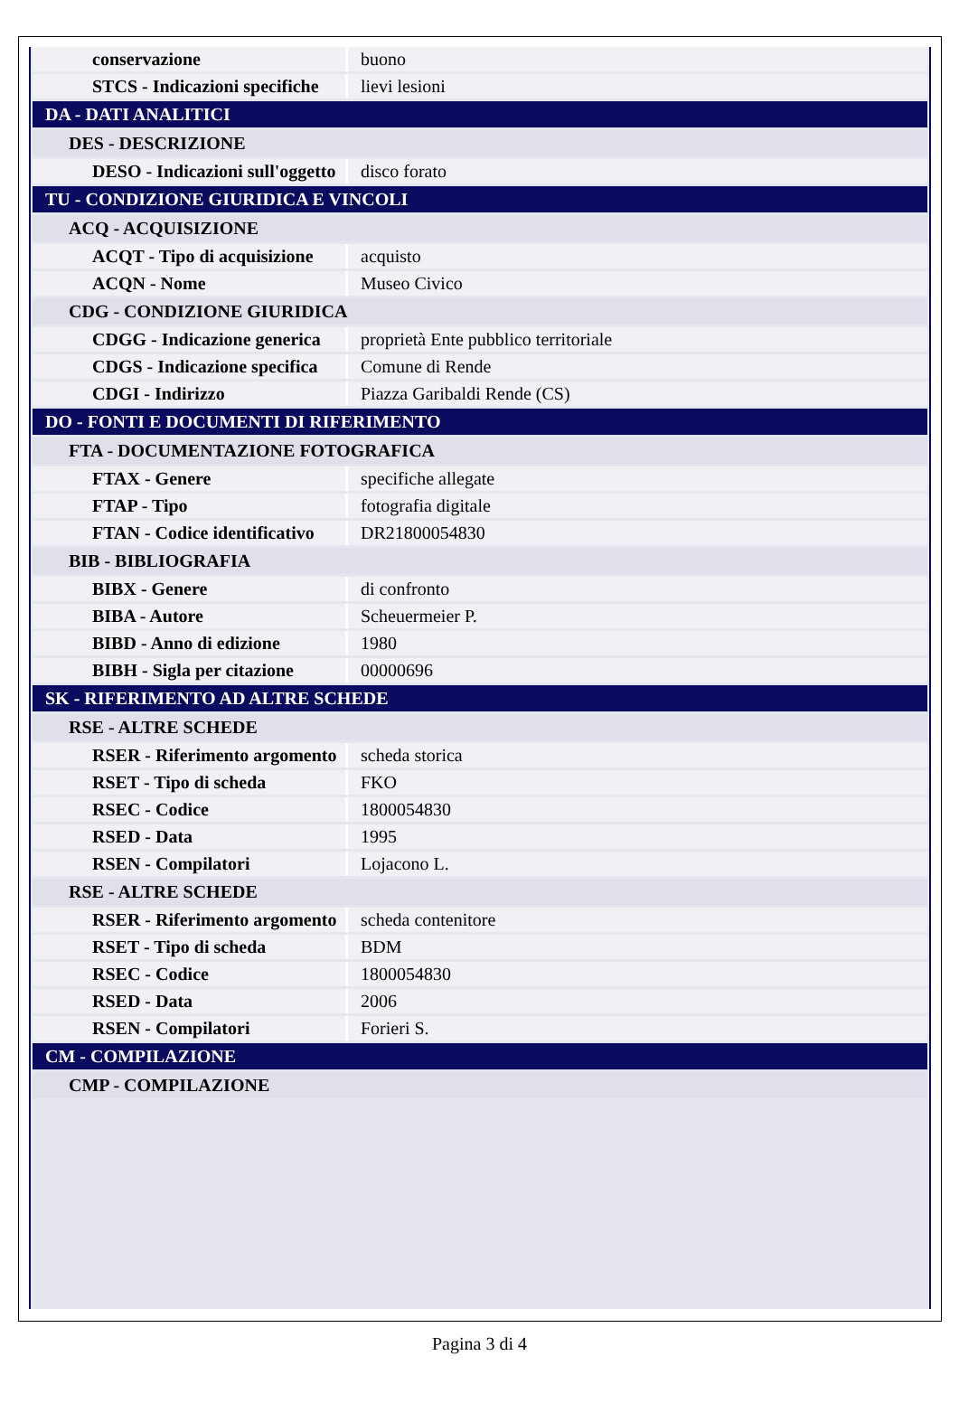| conservazione | buono |
| STCS - Indicazioni specifiche | lievi lesioni |
| DA - DATI ANALITICI | |
| DES - DESCRIZIONE | |
| DESO - Indicazioni sull'oggetto | disco forato |
| TU - CONDIZIONE GIURIDICA E VINCOLI | |
| ACQ - ACQUISIZIONE | |
| ACQT - Tipo di acquisizione | acquisto |
| ACQN - Nome | Museo Civico |
| CDG - CONDIZIONE GIURIDICA | |
| CDGG - Indicazione generica | proprietà Ente pubblico territoriale |
| CDGS - Indicazione specifica | Comune di Rende |
| CDGI - Indirizzo | Piazza Garibaldi Rende (CS) |
| DO - FONTI E DOCUMENTI DI RIFERIMENTO | |
| FTA - DOCUMENTAZIONE FOTOGRAFICA | |
| FTAX - Genere | specifiche allegate |
| FTAP - Tipo | fotografia digitale |
| FTAN - Codice identificativo | DR21800054830 |
| BIB - BIBLIOGRAFIA | |
| BIBX - Genere | di confronto |
| BIBA - Autore | Scheuermeier P. |
| BIBD - Anno di edizione | 1980 |
| BIBH - Sigla per citazione | 00000696 |
| SK - RIFERIMENTO AD ALTRE SCHEDE | |
| RSE - ALTRE SCHEDE | |
| RSER - Riferimento argomento | scheda storica |
| RSET - Tipo di scheda | FKO |
| RSEC - Codice | 1800054830 |
| RSED - Data | 1995 |
| RSEN - Compilatori | Lojacono L. |
| RSE - ALTRE SCHEDE | |
| RSER - Riferimento argomento | scheda contenitore |
| RSET - Tipo di scheda | BDM |
| RSEC - Codice | 1800054830 |
| RSED - Data | 2006 |
| RSEN - Compilatori | Forieri S. |
| CM - COMPILAZIONE | |
| CMP - COMPILAZIONE | |
Pagina 3 di 4